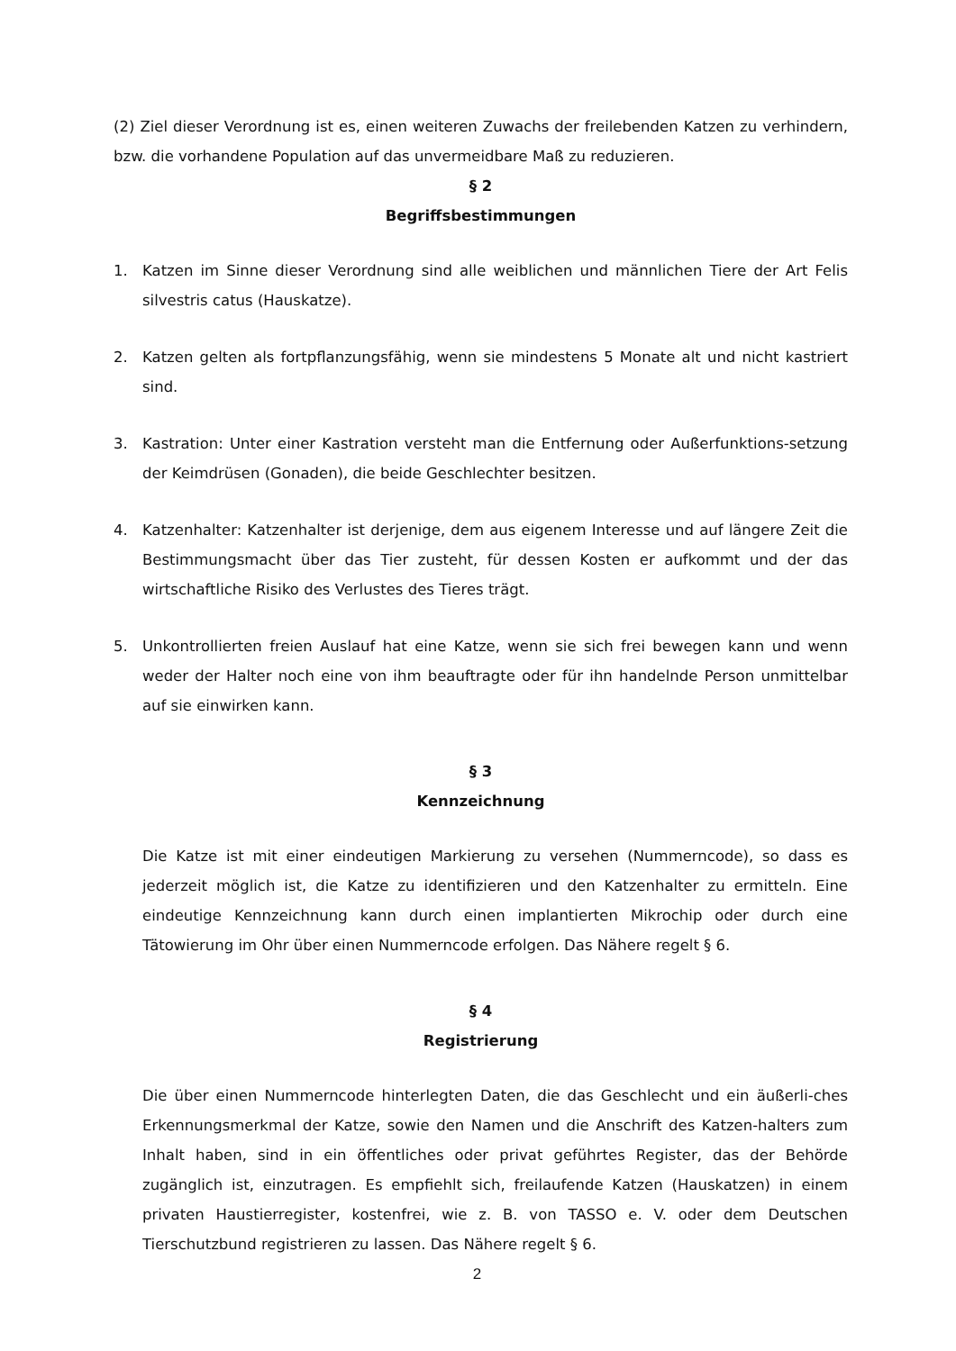(2) Ziel dieser Verordnung ist es, einen weiteren Zuwachs der freilebenden Katzen zu verhindern, bzw. die vorhandene Population auf das unvermeidbare Maß zu reduzieren.
§ 2
Begriffsbestimmungen
1. Katzen im Sinne dieser Verordnung sind alle weiblichen und männlichen Tiere der Art Felis silvestris catus (Hauskatze).
2. Katzen gelten als fortpflanzungsfähig, wenn sie mindestens 5 Monate alt und nicht kastriert sind.
3. Kastration: Unter einer Kastration versteht man die Entfernung oder Außerfunktions-setzung der Keimdrüsen (Gonaden), die beide Geschlechter besitzen.
4. Katzenhalter: Katzenhalter ist derjenige, dem aus eigenem Interesse und auf längere Zeit die Bestimmungsmacht über das Tier zusteht, für dessen Kosten er aufkommt und der das wirtschaftliche Risiko des Verlustes des Tieres trägt.
5. Unkontrollierten freien Auslauf hat eine Katze, wenn sie sich frei bewegen kann und wenn weder der Halter noch eine von ihm beauftragte oder für ihn handelnde Person unmittelbar auf sie einwirken kann.
§ 3
Kennzeichnung
Die Katze ist mit einer eindeutigen Markierung zu versehen (Nummerncode), so dass es jederzeit möglich ist, die Katze zu identifizieren und den Katzenhalter zu ermitteln. Eine eindeutige Kennzeichnung kann durch einen implantierten Mikrochip oder durch eine Tätowierung im Ohr über einen Nummerncode erfolgen. Das Nähere regelt § 6.
§ 4
Registrierung
Die über einen Nummerncode hinterlegten Daten, die das Geschlecht und ein äußerli-ches Erkennungsmerkmal der Katze, sowie den Namen und die Anschrift des Katzen-halters zum Inhalt haben, sind in ein öffentliches oder privat geführtes Register, das der Behörde zugänglich ist, einzutragen. Es empfiehlt sich, freilaufende Katzen (Hauskatzen) in einem privaten Haustierregister, kostenfrei, wie z. B. von TASSO e. V. oder dem Deutschen Tierschutzbund registrieren zu lassen. Das Nähere regelt § 6.
2